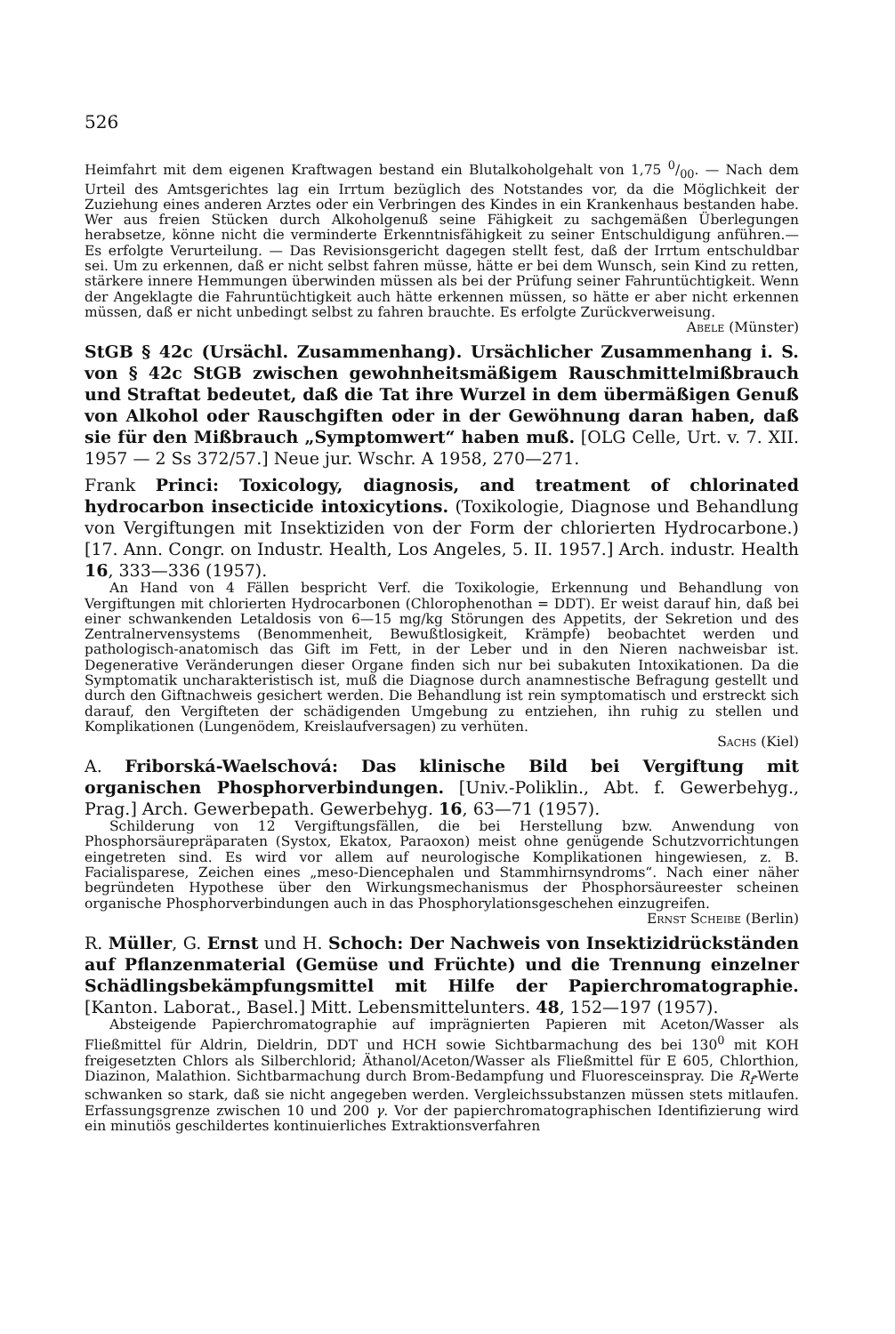526
Heimfahrt mit dem eigenen Kraftwagen bestand ein Blutalkoholgehalt von 1,75 0/00. — Nach dem Urteil des Amtsgerichtes lag ein Irrtum bezüglich des Notstandes vor, da die Möglichkeit der Zuziehung eines anderen Arztes oder ein Verbringen des Kindes in ein Krankenhaus bestanden habe. Wer aus freien Stücken durch Alkoholgenuß seine Fähigkeit zu sachgemäßen Überlegungen herabsetze, könne nicht die verminderte Erkenntnisfähigkeit zu seiner Entschuldigung anführen.— Es erfolgte Verurteilung. — Das Revisionsgericht dagegen stellt fest, daß der Irrtum entschuldbar sei. Um zu erkennen, daß er nicht selbst fahren müsse, hätte er bei dem Wunsch, sein Kind zu retten, stärkere innere Hemmungen überwinden müssen als bei der Prüfung seiner Fahruntüchtigkeit. Wenn der Angeklagte die Fahruntüchtigkeit auch hätte erkennen müssen, so hätte er aber nicht erkennen müssen, daß er nicht unbedingt selbst zu fahren brauchte. Es erfolgte Zurückverweisung.
Abele (Münster)
StGB § 42c (Ursächl. Zusammenhang). Ursächlicher Zusammenhang i. S. von § 42c StGB zwischen gewohnheitsmäßigem Rauschmittelmißbrauch und Straftat bedeutet, daß die Tat ihre Wurzel in dem übermäßigen Genuß von Alkohol oder Rauschgiften oder in der Gewöhnung daran haben, daß sie für den Mißbrauch „Symptomwert“ haben muß. [OLG Celle, Urt. v. 7. XII. 1957 — 2 Ss 372/57.] Neue jur. Wschr. A 1958, 270—271.
Frank Princi: Toxicology, diagnosis, and treatment of chlorinated hydrocarbon insecticide intoxicytions. (Toxikologie, Diagnose und Behandlung von Vergiftungen mit Insektiziden von der Form der chlorierten Hydrocarbone.) [17. Ann. Congr. on Industr. Health, Los Angeles, 5. II. 1957.] Arch. industr. Health 16, 333—336 (1957).
An Hand von 4 Fällen bespricht Verf. die Toxikologie, Erkennung und Behandlung von Vergiftungen mit chlorierten Hydrocarbonen (Chlorophenothan = DDT). Er weist darauf hin, daß bei einer schwankenden Letaldosis von 6—15 mg/kg Störungen des Appetits, der Sekretion und des Zentralnervensystems (Benommenheit, Bewußtlosigkeit, Krämpfe) beobachtet werden und pathologisch-anatomisch das Gift im Fett, in der Leber und in den Nieren nachweisbar ist. Degenerative Veränderungen dieser Organe finden sich nur bei subakuten Intoxikationen. Da die Symptomatik uncharakteristisch ist, muß die Diagnose durch anamnestische Befragung gestellt und durch den Giftnachweis gesichert werden. Die Behandlung ist rein symptomatisch und erstreckt sich darauf, den Vergifteten der schädigenden Umgebung zu entziehen, ihn ruhig zu stellen und Komplikationen (Lungenödem, Kreislaufversagen) zu verhüten.
Sachs (Kiel)
A. Friborská-Waelschová: Das klinische Bild bei Vergiftung mit organischen Phosphorverbindungen. [Univ.-Poliklin., Abt. f. Gewerbehyg., Prag.] Arch. Gewerbepath. Gewerbehyg. 16, 63—71 (1957).
Schilderung von 12 Vergiftungsfällen, die bei Herstellung bzw. Anwendung von Phosphorsäurepräparaten (Systox, Ekatox, Paraoxon) meist ohne genügende Schutzvorrichtungen eingetreten sind. Es wird vor allem auf neurologische Komplikationen hingewiesen, z. B. Facialisparese, Zeichen eines „meso-Diencephalen und Stammhirnsyndroms“. Nach einer näher begründeten Hypothese über den Wirkungsmechanismus der Phosphorsäureester scheinen organische Phosphorverbindungen auch in das Phosphorylationsgeschehen einzugreifen.
Ernst Scheibe (Berlin)
R. Müller, G. Ernst und H. Schoch: Der Nachweis von Insektizidrückständen auf Pflanzenmaterial (Gemüse und Früchte) und die Trennung einzelner Schädlingsbekämpfungsmittel mit Hilfe der Papierchromatographie. [Kanton. Laborat., Basel.] Mitt. Lebensmittelunters. 48, 152—197 (1957).
Absteigende Papierchromatographie auf imprägnierten Papieren mit Aceton/Wasser als Fließmittel für Aldrin, Dieldrin, DDT und HCH sowie Sichtbarmachung des bei 130<sup>0</sup> mit KOH freigesetzten Chlors als Silberchlorid; Äthanol/Aceton/Wasser als Fließmittel für E 605, Chlorthion, Diazinon, Malathion. Sichtbarmachung durch Brom-Bedampfung und Fluoresceinspray. Die R<sub>f</sub>-Werte schwanken so stark, daß sie nicht angegeben werden. Vergleichssubstanzen müssen stets mitlaufen. Erfassungsgrenze zwischen 10 und 200 γ. Vor der papierchromatographischen Identifizierung wird ein minutiös geschildertes kontinuierliches Extraktionsverfahren